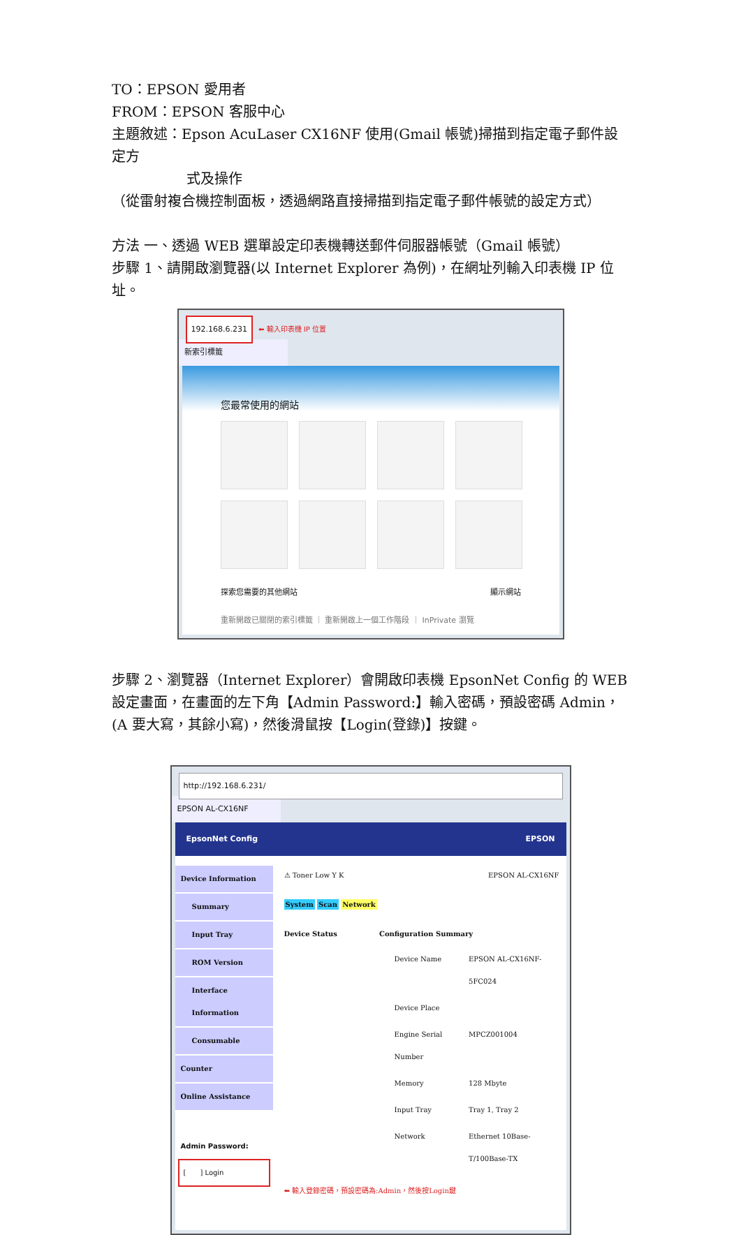TO：EPSON 愛用者
FROM：EPSON 客服中心
主題敘述：Epson AcuLaser CX16NF 使用(Gmail 帳號)掃描到指定電子郵件設定方
式及操作
（從雷射複合機控制面板，透過網路直接掃描到指定電子郵件帳號的設定方式）
方法 一、透過 WEB 選單設定印表機轉送郵件伺服器帳號（Gmail 帳號）
步驟 1、請開啟瀏覽器(以 Internet Explorer 為例)，在網址列輸入印表機 IP 位址。
192.168.6.231 ⬅ 輸入印表機 IP 位置
新索引標籤
您最常使用的網站
探索您需要的其他網站 顯示網站
重新開啟已關閉的索引標籤 ｜ 重新開啟上一個工作階段 ｜ InPrivate 瀏覽
步驟 2、瀏覽器（Internet Explorer）會開啟印表機 EpsonNet Config 的 WEB 設定畫面，在畫面的左下角【Admin Password:】輸入密碼，預設密碼 Admin，(A 要大寫，其餘小寫)，然後滑鼠按【Login(登錄)】按鍵。
http://192.168.6.231/
EPSON AL-CX16NF
EpsonNet Config EPSON
Device Information
Summary
Input Tray
ROM Version
Interface Information
Consumable
Counter
Online Assistance
Admin Password:
[　　] Login
⚠ Toner Low Y K EPSON AL-CX16NF
System Scan Network
Device Status Configuration Summary
| Device Name | EPSON AL-CX16NF-5FC024 |
| Device Place | |
| Engine Serial Number | MPCZ001004 |
| Memory | 128 Mbyte |
| Input Tray | Tray 1, Tray 2 |
| Network | Ethernet 10Base-T/100Base-TX |
⬅ 輸入登錄密碼，預設密碼為:Admin，然後按Login鍵